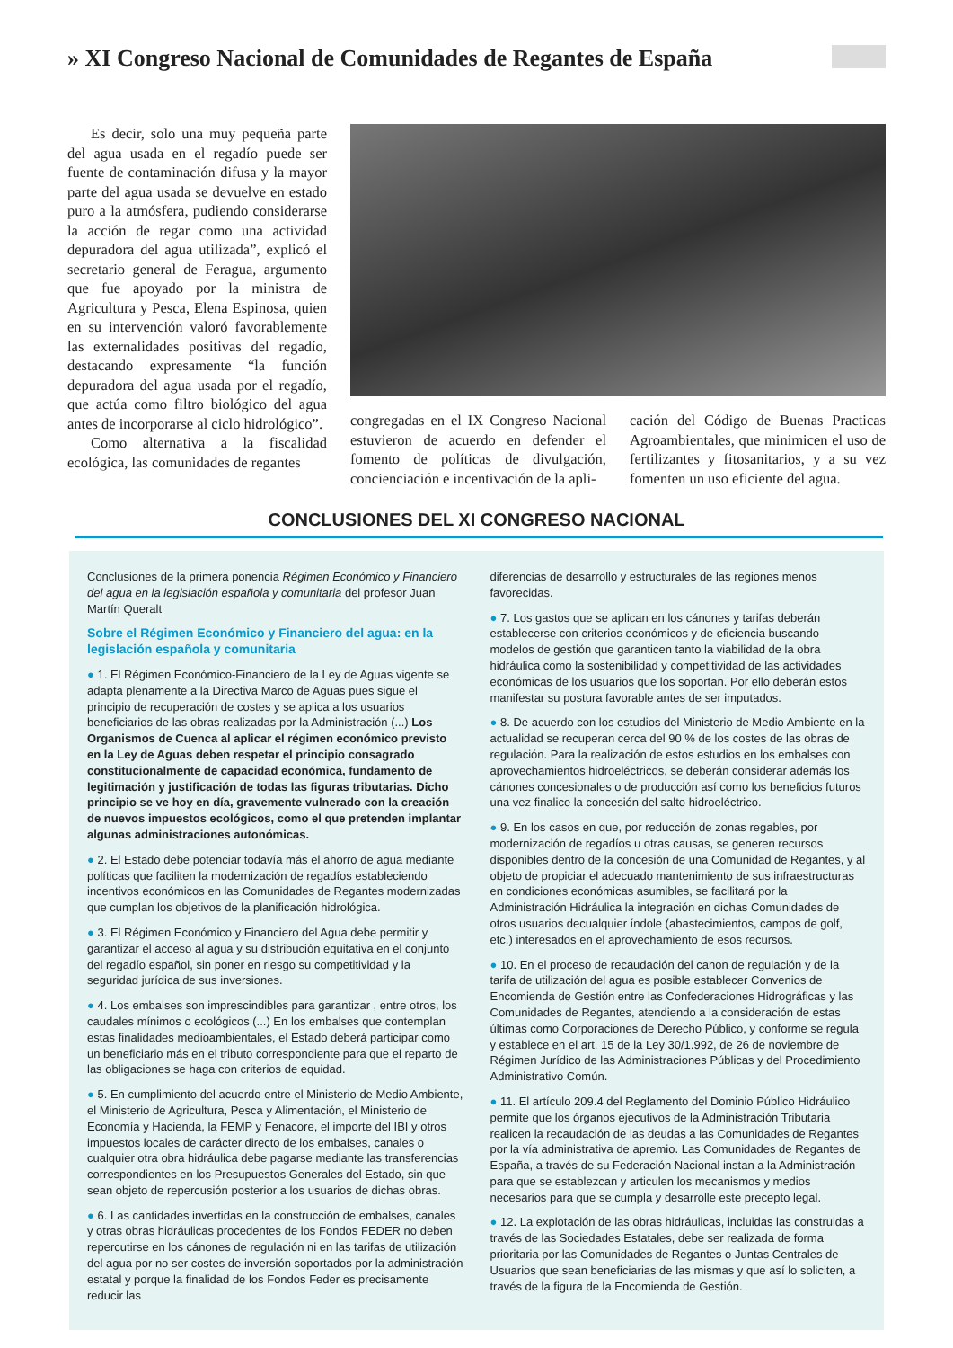» XI Congreso Nacional de Comunidades de Regantes de España
Es decir, solo una muy pequeña parte del agua usada en el regadío puede ser fuente de contaminación difusa y la mayor parte del agua usada se devuelve en estado puro a la atmósfera, pudiendo considerarse la acción de regar como una actividad depuradora del agua utilizada”, explicó el secretario general de Feragua, argumento que fue apoyado por la ministra de Agricultura y Pesca, Elena Espinosa, quien en su intervención valoró favorablemente las externalidades positivas del regadío, destacando expresamente “la función depuradora del agua usada por el regadío, que actúa como filtro biológico del agua antes de incorporarse al ciclo hidrológico”.
Como alternativa a la fiscalidad ecológica, las comunidades de regantes
congregadas en el IX Congreso Nacional estuvieron de acuerdo en defender el fomento de políticas de divulgación, concienciación e incentivación de la apli-
cación del Código de Buenas Practicas Agroambientales, que minimicen el uso de fertilizantes y fitosanitarios, y a su vez fomenten un uso eficiente del agua.
CONCLUSIONES DEL XI CONGRESO NACIONAL
Conclusiones de la primera ponencia Régimen Económico y Financiero del agua en la legislación española y comunitaria del profesor Juan Martín Queralt
Sobre el Régimen Económico y Financiero del agua: en la legislación española y comunitaria
● 1. El Régimen Económico-Financiero de la Ley de Aguas vigente se adapta plenamente a la Directiva Marco de Aguas pues sigue el principio de recuperación de costes y se aplica a los usuarios beneficiarios de las obras realizadas por la Administración (...) Los Organismos de Cuenca al aplicar el régimen económico previsto en la Ley de Aguas deben respetar el principio consagrado constitucionalmente de capacidad económica, fundamento de legitimación y justificación de todas las figuras tributarias. Dicho principio se ve hoy en día, gravemente vulnerado con la creación de nuevos impuestos ecológicos, como el que pretenden implantar algunas administraciones autonómicas.
● 2. El Estado debe potenciar todavía más el ahorro de agua mediante políticas que faciliten la modernización de regadíos estableciendo incentivos económicos en las Comunidades de Regantes modernizadas que cumplan los objetivos de la planificación hidrológica.
● 3. El Régimen Económico y Financiero del Agua debe permitir y garantizar el acceso al agua y su distribución equitativa en el conjunto del regadío español, sin poner en riesgo su competitividad y la seguridad jurídica de sus inversiones.
● 4. Los embalses son imprescindibles para garantizar , entre otros, los caudales mínimos o ecológicos (...) En los embalses que contemplan estas finalidades medioambientales, el Estado deberá participar como un beneficiario más en el tributo correspondiente para que el reparto de las obligaciones se haga con criterios de equidad.
● 5. En cumplimiento del acuerdo entre el Ministerio de Medio Ambiente, el Ministerio de Agricultura, Pesca y Alimentación, el Ministerio de Economía y Hacienda, la FEMP y Fenacore, el importe del IBI y otros impuestos locales de carácter directo de los embalses, canales o cualquier otra obra hidráulica debe pagarse mediante las transferencias correspondientes en los Presupuestos Generales del Estado, sin que sean objeto de repercusión posterior a los usuarios de dichas obras.
● 6. Las cantidades invertidas en la construcción de embalses, canales y otras obras hidráulicas procedentes de los Fondos FEDER no deben repercutirse en los cánones de regulación ni en las tarifas de utilización del agua por no ser costes de inversión soportados por la administración estatal y porque la finalidad de los Fondos Feder es precisamente reducir las
diferencias de desarrollo y estructurales de las regiones menos favorecidas.
● 7. Los gastos que se aplican en los cánones y tarifas deberán establecerse con criterios económicos y de eficiencia buscando modelos de gestión que garanticen tanto la viabilidad de la obra hidráulica como la sostenibilidad y competitividad de las actividades económicas de los usuarios que los soportan. Por ello deberán estos manifestar su postura favorable antes de ser imputados.
● 8. De acuerdo con los estudios del Ministerio de Medio Ambiente en la actualidad se recuperan cerca del 90 % de los costes de las obras de regulación. Para la realización de estos estudios en los embalses con aprovechamientos hidroeléctricos, se deberán considerar además los cánones concesionales o de producción así como los beneficios futuros una vez finalice la concesión del salto hidroeléctrico.
● 9. En los casos en que, por reducción de zonas regables, por modernización de regadíos u otras causas, se generen recursos disponibles dentro de la concesión de una Comunidad de Regantes, y al objeto de propiciar el adecuado mantenimiento de sus infraestructuras en condiciones económicas asumibles, se facilitará por la Administración Hidráulica la integración en dichas Comunidades de otros usuarios decualquier índole (abastecimientos, campos de golf, etc.) interesados en el aprovechamiento de esos recursos.
● 10. En el proceso de recaudación del canon de regulación y de la tarifa de utilización del agua es posible establecer Convenios de Encomienda de Gestión entre las Confederaciones Hidrográficas y las Comunidades de Regantes, atendiendo a la consideración de estas últimas como Corporaciones de Derecho Público, y conforme se regula y establece en el art. 15 de la Ley 30/1.992, de 26 de noviembre de Régimen Jurídico de las Administraciones Públicas y del Procedimiento Administrativo Común.
● 11. El artículo 209.4 del Reglamento del Dominio Público Hidráulico permite que los órganos ejecutivos de la Administración Tributaria realicen la recaudación de las deudas a las Comunidades de Regantes por la vía administrativa de apremio. Las Comunidades de Regantes de España, a través de su Federación Nacional instan a la Administración para que se establezcan y articulen los mecanismos y medios necesarios para que se cumpla y desarrolle este precepto legal.
● 12. La explotación de las obras hidráulicas, incluidas las construidas a través de las Sociedades Estatales, debe ser realizada de forma prioritaria por las Comunidades de Regantes o Juntas Centrales de Usuarios que sean beneficiarias de las mismas y que así lo soliciten, a través de la figura de la Encomienda de Gestión.